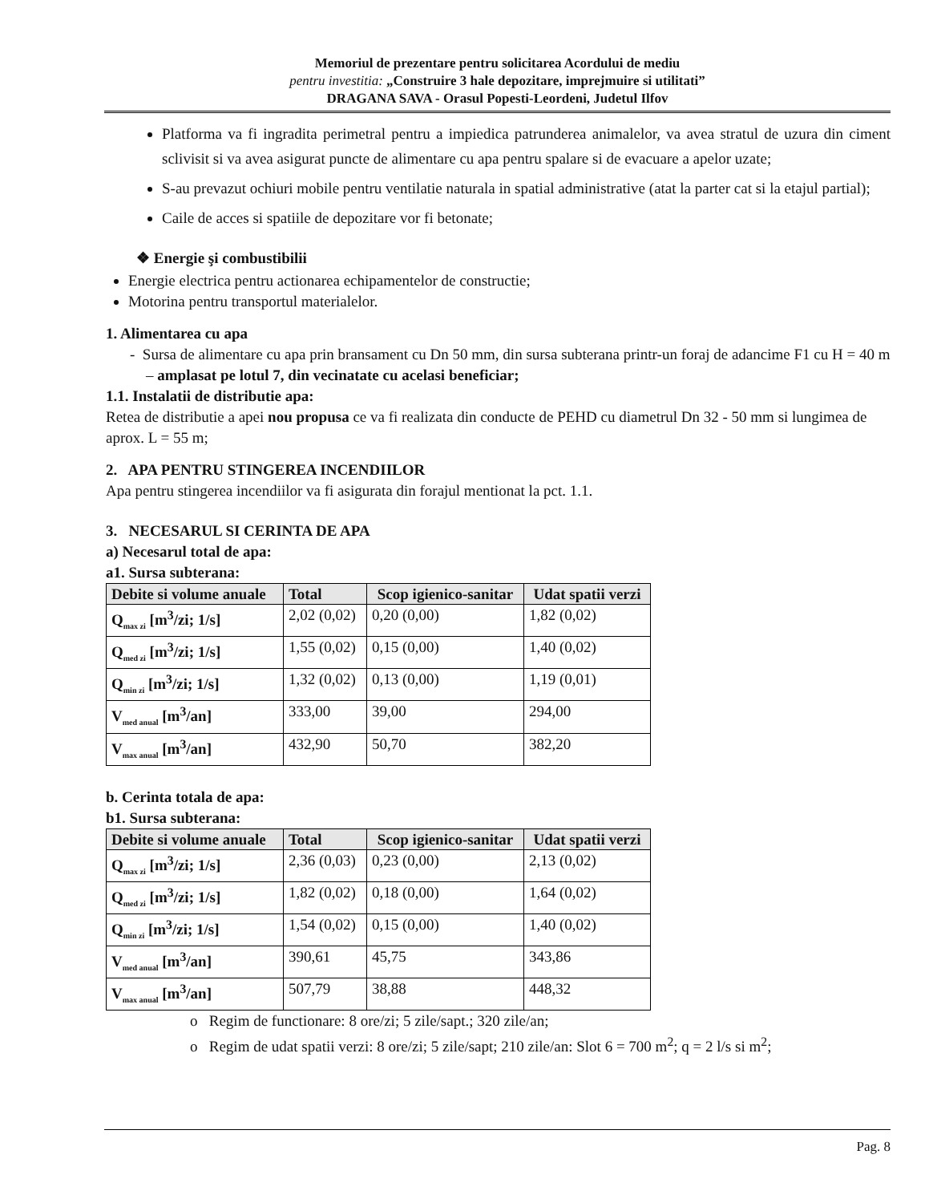Memoriul de prezentare pentru solicitarea Acordului de mediu
pentru investitia: „Construire 3 hale depozitare, imprejmuire si utilitati”
DRAGANA SAVA - Orasul Popesti-Leordeni, Judetul Ilfov
Platforma va fi ingradita perimetral pentru a impiedica patrunderea animalelor, va avea stratul de uzura din ciment sclivisit si va avea asigurat puncte de alimentare cu apa pentru spalare si de evacuare a apelor uzate;
S-au prevazut ochiuri mobile pentru ventilatie naturala in spatial administrative (atat la parter cat si la etajul partial);
Caile de acces si spatiile de depozitare vor fi betonate;
❖ Energie şi combustibilii
Energie electrica pentru actionarea echipamentelor de constructie;
Motorina pentru transportul materialelor.
1. Alimentarea cu apa
- Sursa de alimentare cu apa prin bransament cu Dn 50 mm, din sursa subterana printr-un foraj de adancime F1 cu H = 40 m – amplasat pe lotul 7, din vecinatate cu acelasi beneficiar;
1.1. Instalatii de distributie apa:
Retea de distributie a apei nou propusa ce va fi realizata din conducte de PEHD cu diametrul Dn 32 - 50 mm si lungimea de aprox. L = 55 m;
2. APA PENTRU STINGEREA INCENDIILOR
Apa pentru stingerea incendiilor va fi asigurata din forajul mentionat la pct. 1.1.
3. NECESARUL SI CERINTA DE APA
a) Necesarul total de apa:
a1. Sursa subterana:
| Debite si volume anuale | Total | Scop igienico-sanitar | Udat spatii verzi |
| --- | --- | --- | --- |
| Q<sub>max zi</sub> [m<sup>3</sup>/zi; 1/s] | 2,02 (0,02) | 0,20 (0,00) | 1,82 (0,02) |
| Q<sub>med zi</sub> [m<sup>3</sup>/zi; 1/s] | 1,55 (0,02) | 0,15 (0,00) | 1,40 (0,02) |
| Q<sub>min zi</sub> [m<sup>3</sup>/zi; 1/s] | 1,32 (0,02) | 0,13 (0,00) | 1,19 (0,01) |
| V<sub>med anual</sub> [m<sup>3</sup>/an] | 333,00 | 39,00 | 294,00 |
| V<sub>max anual</sub> [m<sup>3</sup>/an] | 432,90 | 50,70 | 382,20 |
b. Cerinta totala de apa:
b1. Sursa subterana:
| Debite si volume anuale | Total | Scop igienico-sanitar | Udat spatii verzi |
| --- | --- | --- | --- |
| Q<sub>max zi</sub> [m<sup>3</sup>/zi; 1/s] | 2,36 (0,03) | 0,23 (0,00) | 2,13 (0,02) |
| Q<sub>med zi</sub> [m<sup>3</sup>/zi; 1/s] | 1,82 (0,02) | 0,18 (0,00) | 1,64 (0,02) |
| Q<sub>min zi</sub> [m<sup>3</sup>/zi; 1/s] | 1,54 (0,02) | 0,15 (0,00) | 1,40 (0,02) |
| V<sub>med anual</sub> [m<sup>3</sup>/an] | 390,61 | 45,75 | 343,86 |
| V<sub>max anual</sub> [m<sup>3</sup>/an] | 507,79 | 38,88 | 448,32 |
o Regim de functionare: 8 ore/zi; 5 zile/sapt.; 320 zile/an;
o Regim de udat spatii verzi: 8 ore/zi; 5 zile/sapt; 210 zile/an: Slot 6 = 700 m<sup>2</sup>; q = 2 l/s si m<sup>2</sup>;
Pag. 8